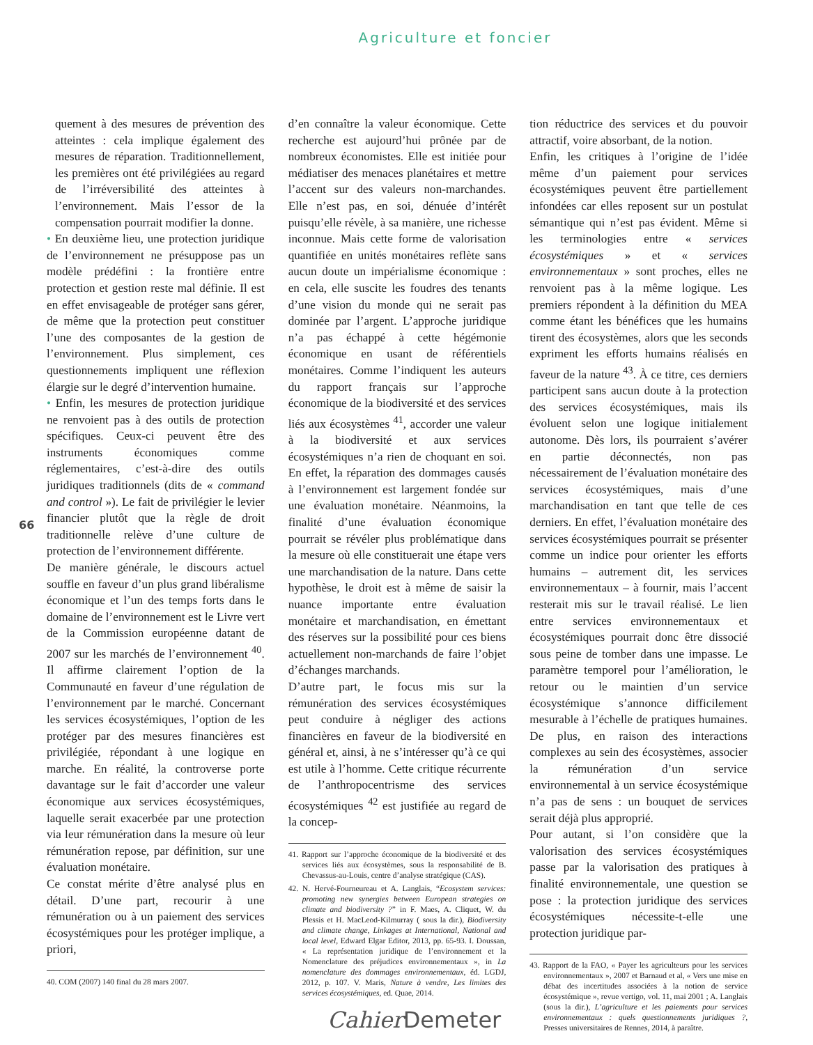Agriculture et foncier
66
quement à des mesures de prévention des atteintes : cela implique également des mesures de réparation. Traditionnellement, les premières ont été privilégiées au regard de l’irréversibilité des atteintes à l’environnement. Mais l’essor de la compensation pourrait modifier la donne.
• En deuxième lieu, une protection juridique de l’environnement ne présuppose pas un modèle prédéfini : la frontière entre protection et gestion reste mal définie. Il est en effet envisageable de protéger sans gérer, de même que la protection peut constituer l’une des composantes de la gestion de l’environnement. Plus simplement, ces questionnements impliquent une réflexion élargie sur le degré d’intervention humaine.
• Enfin, les mesures de protection juridique ne renvoient pas à des outils de protection spécifiques. Ceux-ci peuvent être des instruments économiques comme réglementaires, c’est-à-dire des outils juridiques traditionnels (dits de « command and control »). Le fait de privilégier le levier financier plutôt que la règle de droit traditionnelle relève d’une culture de protection de l’environnement différente.
De manière générale, le discours actuel souffle en faveur d’un plus grand libéralisme économique et l’un des temps forts dans le domaine de l’environnement est le Livre vert de la Commission européenne datant de 2007 sur les marchés de l’environnement <sup>40</sup>. Il affirme clairement l’option de la Communauté en faveur d’une régulation de l’environnement par le marché. Concernant les services écosystémiques, l’option de les protéger par des mesures financières est privilégiée, répondant à une logique en marche. En réalité, la controverse porte davantage sur le fait d’accorder une valeur économique aux services écosystémiques, laquelle serait exacerbée par une protection via leur rémunération dans la mesure où leur rémunération repose, par définition, sur une évaluation monétaire.
Ce constat mérite d’être analysé plus en détail. D’une part, recourir à une rémunération ou à un paiement des services écosystémiques pour les protéger implique, a priori,
40. COM (2007) 140 final du 28 mars 2007.
d’en connaître la valeur économique. Cette recherche est aujourd’hui prônée par de nombreux économistes. Elle est initiée pour médiatiser des menaces planétaires et mettre l’accent sur des valeurs non-marchandes. Elle n’est pas, en soi, dénuée d’intérêt puisqu’elle révèle, à sa manière, une richesse inconnue. Mais cette forme de valorisation quantifiée en unités monétaires reflète sans aucun doute un impérialisme économique : en cela, elle suscite les foudres des tenants d’une vision du monde qui ne serait pas dominée par l’argent. L’approche juridique n’a pas échappé à cette hégémonie économique en usant de référentiels monétaires. Comme l’indiquent les auteurs du rapport français sur l’approche économique de la biodiversité et des services liés aux écosystèmes <sup>41</sup>, accorder une valeur à la biodiversité et aux services écosystémiques n’a rien de choquant en soi. En effet, la réparation des dommages causés à l’environnement est largement fondée sur une évaluation monétaire. Néanmoins, la finalité d’une évaluation économique pourrait se révéler plus problématique dans la mesure où elle constituerait une étape vers une marchandisation de la nature. Dans cette hypothèse, le droit est à même de saisir la nuance importante entre évaluation monétaire et marchandisation, en émettant des réserves sur la possibilité pour ces biens actuellement non-marchands de faire l’objet d’échanges marchands.
D’autre part, le focus mis sur la rémunération des services écosystémiques peut conduire à négliger des actions financières en faveur de la biodiversité en général et, ainsi, à ne s’intéresser qu’à ce qui est utile à l’homme. Cette critique récurrente de l’anthropocentrisme des services écosystémiques <sup>42</sup> est justifiée au regard de la concep-
41. Rapport sur l’approche économique de la biodiversité et des services liés aux écosystèmes, sous la responsabilité de B. Chevassus-au-Louis, centre d’analyse stratégique (CAS).
42. N. Hervé-Fourneureau et A. Langlais, “Ecosystem services: promoting new synergies between European strategies on climate and biodiversity ?” in F. Maes, A. Cliquet, W. du Plessis et H. MacLeod-Kilmurray ( sous la dir.), Biodiversity and climate change, Linkages at International, National and local level, Edward Elgar Editor, 2013, pp. 65-93. I. Doussan, « La représentation juridique de l’environnement et la Nomenclature des préjudices environnementaux », in La nomenclature des dommages environnementaux, éd. LGDJ, 2012, p. 107. V. Maris, Nature à vendre, Les limites des services écosystémiques, ed. Quae, 2014.
tion réductrice des services et du pouvoir attractif, voire absorbant, de la notion.
Enfin, les critiques à l’origine de l’idée même d’un paiement pour services écosystémiques peuvent être partiellement infondées car elles reposent sur un postulat sémantique qui n’est pas évident. Même si les terminologies entre « services écosystémiques » et « services environnementaux » sont proches, elles ne renvoient pas à la même logique. Les premiers répondent à la définition du MEA comme étant les bénéfices que les humains tirent des écosystèmes, alors que les seconds expriment les efforts humains réalisés en faveur de la nature <sup>43</sup>. À ce titre, ces derniers participent sans aucun doute à la protection des services écosystémiques, mais ils évoluent selon une logique initialement autonome. Dès lors, ils pourraient s’avérer en partie déconnectés, non pas nécessairement de l’évaluation monétaire des services écosystémiques, mais d’une marchandisation en tant que telle de ces derniers. En effet, l’évaluation monétaire des services écosystémiques pourrait se présenter comme un indice pour orienter les efforts humains – autrement dit, les services environnementaux – à fournir, mais l’accent resterait mis sur le travail réalisé. Le lien entre services environnementaux et écosystémiques pourrait donc être dissocié sous peine de tomber dans une impasse. Le paramètre temporel pour l’amélioration, le retour ou le maintien d’un service écosystémique s’annonce difficilement mesurable à l’échelle de pratiques humaines. De plus, en raison des interactions complexes au sein des écosystèmes, associer la rémunération d’un service environnemental à un service écosystémique n’a pas de sens : un bouquet de services serait déjà plus approprié.
Pour autant, si l’on considère que la valorisation des services écosystémiques passe par la valorisation des pratiques à finalité environnementale, une question se pose : la protection juridique des services écosystémiques nécessite-t-elle une protection juridique par-
43. Rapport de la FAO, « Payer les agriculteurs pour les services environnementaux », 2007 et Barnaud et al, « Vers une mise en débat des incertitudes associées à la notion de service écosystémique », revue vertigo, vol. 11, mai 2001 ; A. Langlais (sous la dir.), L’agriculture et les paiements pour services environnementaux : quels questionnements juridiques ?, Presses universitaires de Rennes, 2014, à paraître.
Cahier Demeter